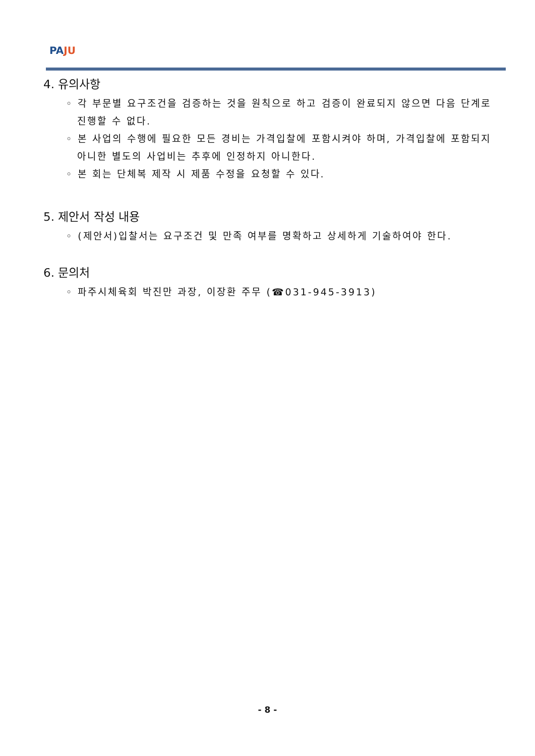PA JU
4. 유의사항
◦ 각 부문별 요구조건을 검증하는 것을 원칙으로 하고 검증이 완료되지 않으면 다음 단계로 진행할 수 없다.
◦ 본 사업의 수행에 필요한 모든 경비는 가격입찰에 포함시켜야 하며, 가격입찰에 포함되지 아니한 별도의 사업비는 추후에 인정하지 아니한다.
◦ 본 회는 단체복 제작 시 제품 수정을 요청할 수 있다.
5. 제안서 작성 내용
◦ (제안서)입찰서는 요구조건 및 만족 여부를 명확하고 상세하게 기술하여야 한다.
6. 문의처
◦ 파주시체육회 박진만 과장, 이장환 주무 (☎031-945-3913)
- 8 -